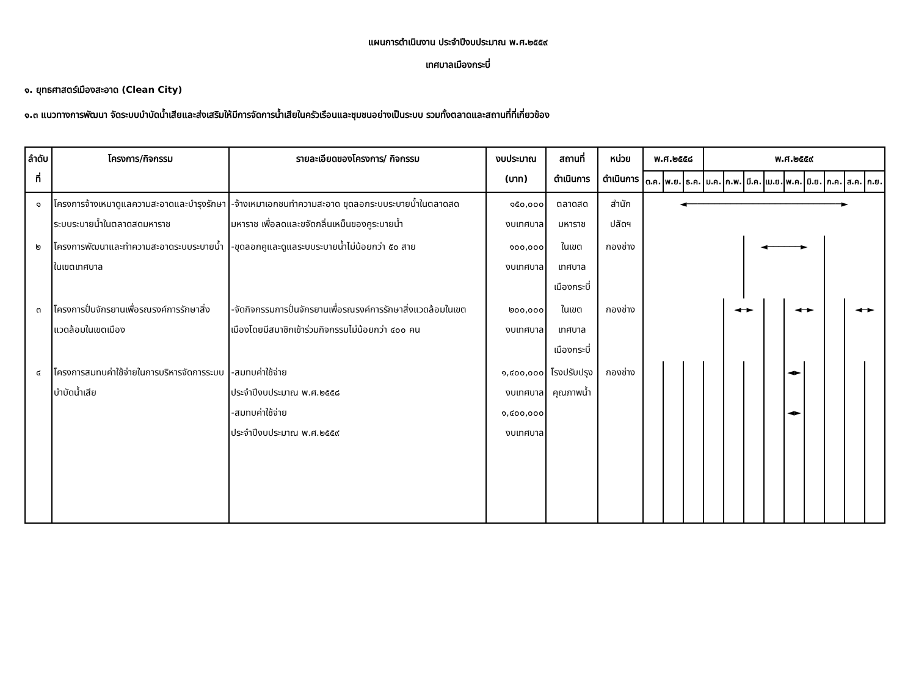แผนการดำเนินงาน ประจำปีงบประมาณ พ.ศ.๒๕๕๙
เทศบาลเมืองกระบี่
๑. ยุทธศาสตร์เมืองสะอาด (Clean City)
๑.๓ แนวทางการพัฒนา จัดระบบบำบัดน้ำเสียและส่งเสริมให้มีการจัดการน้ำเสียในครัวเรือนและชุมชนอย่างเป็นระบบ รวมทั้งตลาดและสถานที่ที่เกี่ยวข้อง
| ลำดับที่ | โครงการ/กิจกรรม | รายละเอียดของโครงการ/ กิจกรรม | งบประมาณ (บาท) | สถานที่ดำเนินการ | หน่วยดำเนินการ | พ.ศ.๒๕๕๘ | | | พ.ศ.๒๕๕๙ | | | | | | | | |
| --- | --- | --- | --- | --- | --- | --- | --- | --- | --- | --- | --- | --- | --- | --- | --- | --- | --- |
| | | | | | | ต.ค. | พ.ย. | ธ.ค. | ม.ค. | ก.พ. | มี.ค. | เม.ย. | พ.ค. | มิ.ย. | ก.ค. | ส.ค. | ก.ย. |
| ๑ | โครงการจ้างเหมาดูแลความสะอาดและบำรุงรักษาระบบระบายน้ำในตลาดสดมหาราช | -จ้างเหมาเอกชนทำความสะอาด ขุดลอกระบบระบายน้ำในตลาดสดมหาราช เพื่อลดและขจัดกลิ่นเหม็นของคูระบายน้ำ | ๑๕๐,๐๐๐ งบเทศบาล | ตลาดสดมหาราช | สำนักปลัดฯ | ◄────────────────────────────► | | | | | | | | | | | |
| ๒ | โครงการพัฒนาและทำความสะอาดระบบระบายน้ำในเขตเทศบาล | -ขุดลอกคูและดูแลระบบระบายน้ำไม่น้อยกว่า ๕๐ สาย | ๑๐๐,๐๐๐ งบเทศบาล | ในเขตเทศบาล เมืองกระบี่ | กองช่าง | | | | | | ◄──────► | | | | | | |
| ๓ | โครงการปั่นจักรยานเพื่อรณรงค์การรักษาสิ่งแวดล้อมในเขตเมือง | -จัดกิจกรรมการปั่นจักรยานเพื่อรณรงค์การรักษาสิ่งแวดล้อมในเขตเมืองโดยมีสมาชิกเข้าร่วมกิจกรรมไม่น้อยกว่า ๔๐๐ คน | ๒๐๐,๐๐๐ งบเทศบาล | ในเขตเทศบาล เมืองกระบี่ | กองช่าง | | | | | ◄─► | | | ◄─► | | | ◄─► | |
| ๔ | โครงการสมทบค่าใช้จ่ายในการบริหารจัดการระบบบำบัดน้ำเสีย | -สมทบค่าใช้จ่าย ประจำปีงบประมาณ พ.ศ.๒๕๕๘ -สมทบค่าใช้จ่าย ประจำปีงบประมาณ พ.ศ.๒๕๕๙ | ๑,๔๐๐,๐๐๐ งบเทศบาล ๑,๔๐๐,๐๐๐ งบเทศบาล | โรงปรับปรุง คุณภาพน้ำ | กองช่าง | | | | | | | | ◄► ◄► | | | | |